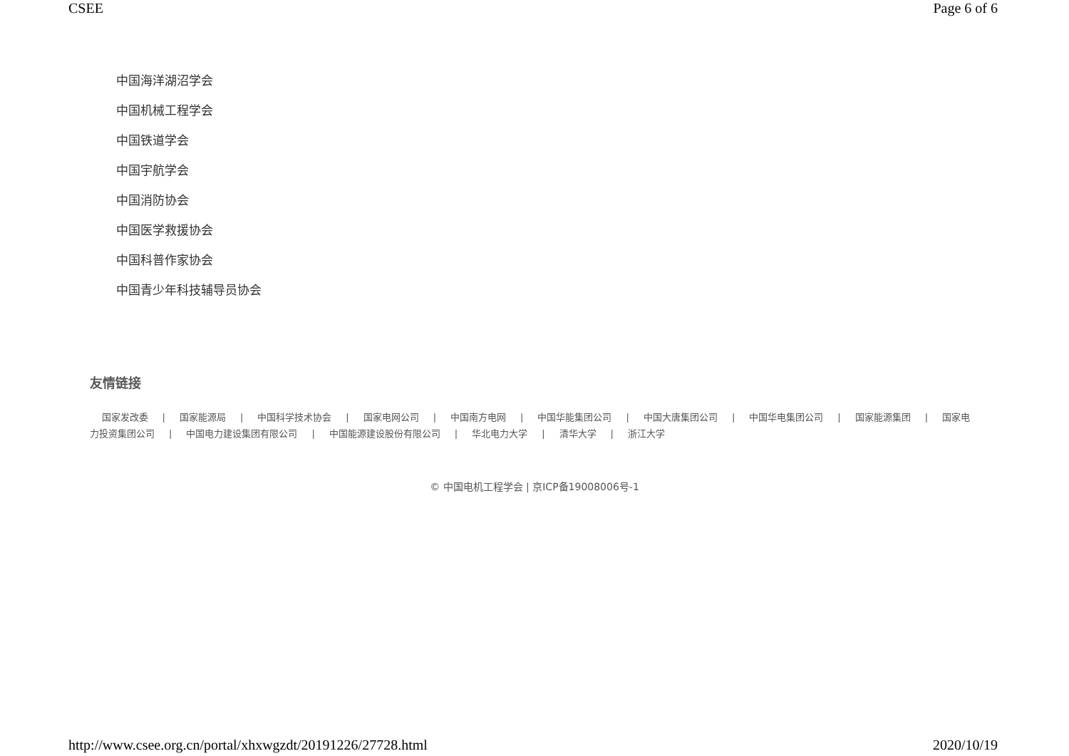CSEE Page 6 of 6
中国海洋湖沼学会
中国机械工程学会
中国铁道学会
中国宇航学会
中国消防协会
中国医学救援协会
中国科普作家协会
中国青少年科技辅导员协会
友情链接
国家发改委 | 国家能源局 | 中国科学技术协会 | 国家电网公司 | 中国南方电网 | 中国华能集团公司 | 中国大唐集团公司 | 中国华电集团公司 | 国家能源集团 | 国家电力投资集团公司 | 中国电力建设集团有限公司 | 中国能源建设股份有限公司 | 华北电力大学 | 清华大学 | 浙江大学
© 中国电机工程学会 | 京ICP备19008006号-1
http://www.csee.org.cn/portal/xhxwgzdt/20191226/27728.html 2020/10/19